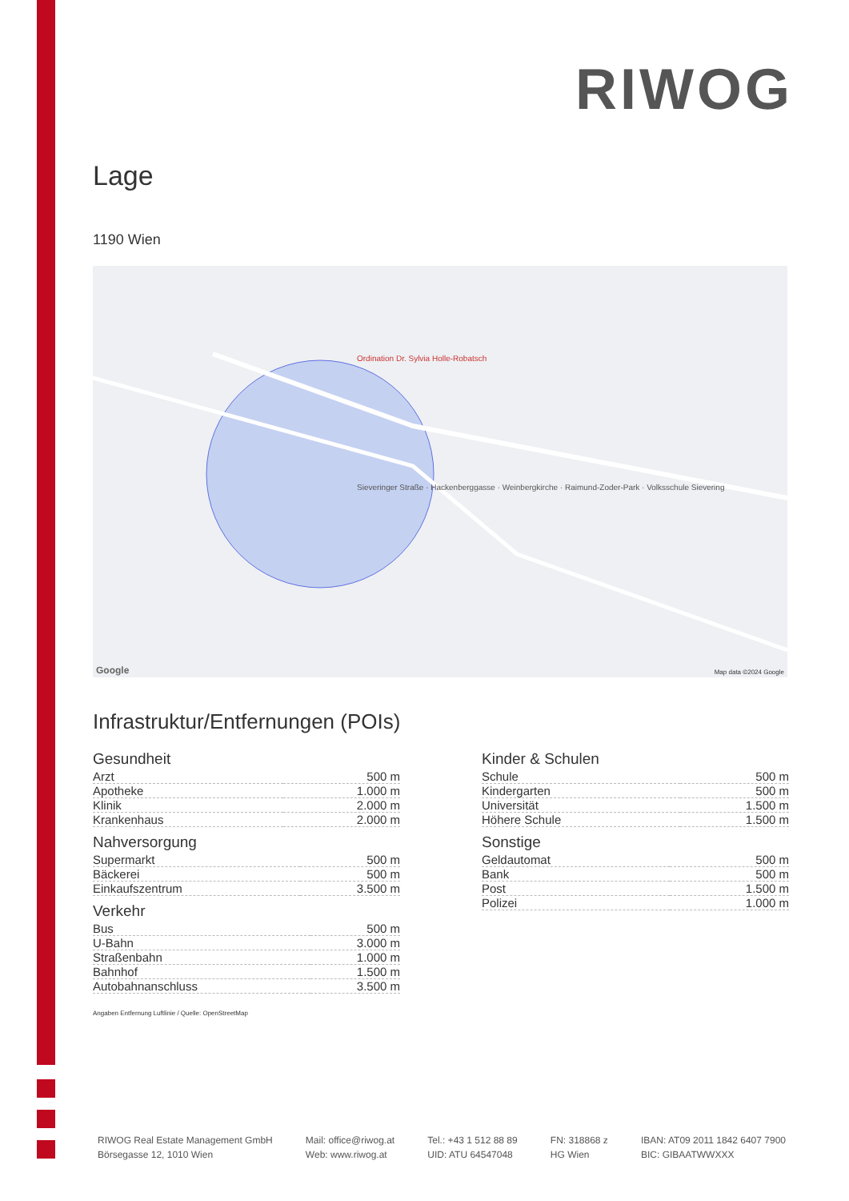RIWOG
Lage
1190 Wien
Ordination Dr. Sylvia Holle-Robatsch
Sieveringer Straße · Hackenberggasse · Weinbergkirche · Raimund-Zoder-Park · Volksschule Sievering
Map data ©2024 Google Google
Infrastruktur/Entfernungen (POIs)
Gesundheit
| Arzt | 500 m |
| Apotheke | 1.000 m |
| Klinik | 2.000 m |
| Krankenhaus | 2.000 m |
Nahversorgung
| Supermarkt | 500 m |
| Bäckerei | 500 m |
| Einkaufszentrum | 3.500 m |
Verkehr
| Bus | 500 m |
| U-Bahn | 3.000 m |
| Straßenbahn | 1.000 m |
| Bahnhof | 1.500 m |
| Autobahnanschluss | 3.500 m |
Kinder & Schulen
| Schule | 500 m |
| Kindergarten | 500 m |
| Universität | 1.500 m |
| Höhere Schule | 1.500 m |
Sonstige
| Geldautomat | 500 m |
| Bank | 500 m |
| Post | 1.500 m |
| Polizei | 1.000 m |
Angaben Entfernung Luftlinie / Quelle: OpenStreetMap
RIWOG Real Estate Management GmbH
Börsegasse 12, 1010 Wien
Mail: office@riwog.at
Web: www.riwog.at
Tel.: +43 1 512 88 89
UID: ATU 64547048
FN: 318868 z
HG Wien
IBAN: AT09 2011 1842 6407 7900
BIC: GIBAATWWXXX